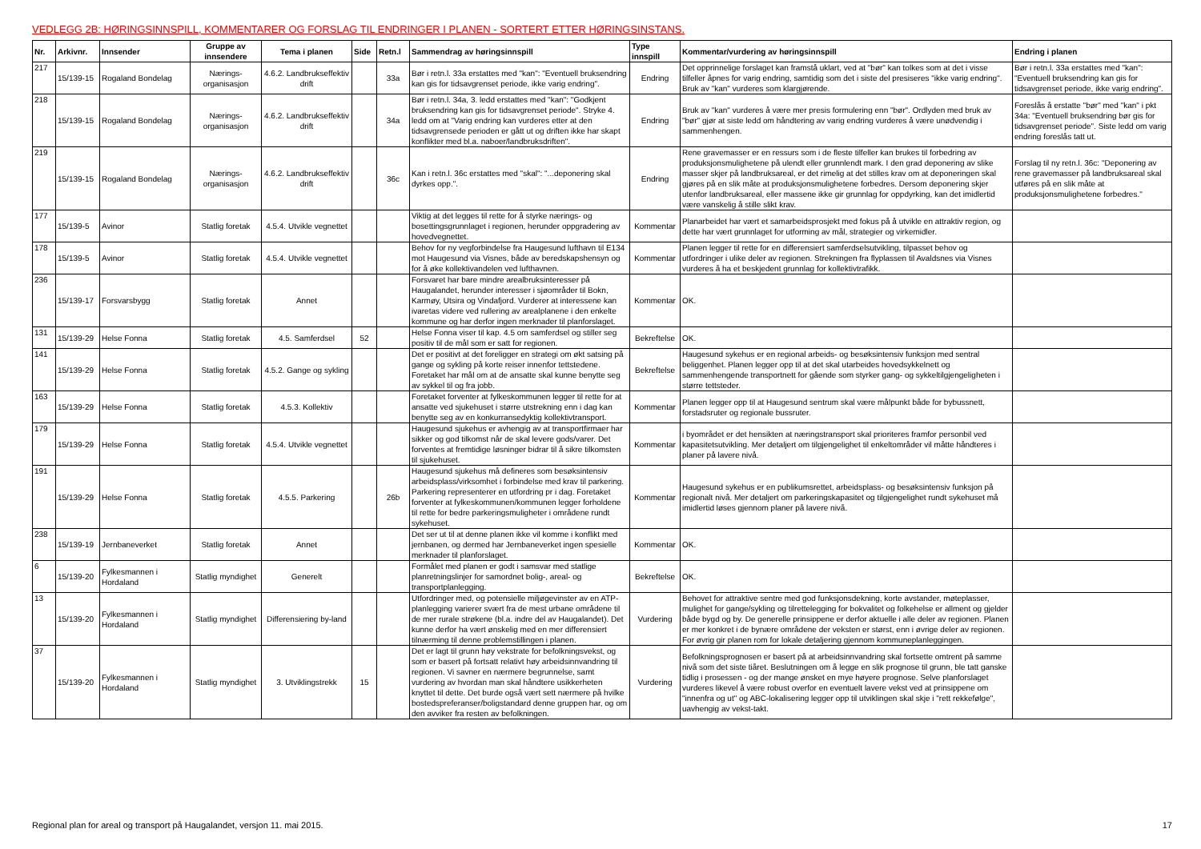VEDLEGG 2B: HØRINGSINNSPILL, KOMMENTARER OG FORSLAG TIL ENDRINGER I PLANEN - SORTERT ETTER HØRINGSINSTANS.
| Nr. | Arkivnr. | Innsender | Gruppe av innsendere | Tema i planen | Side | Retn.l | Sammendrag av høringsinnspill | Type innspill | Kommentar/vurdering av høringsinnspill | Endring i planen |
| --- | --- | --- | --- | --- | --- | --- | --- | --- | --- | --- |
| 217 | 15/139-15 | Rogaland Bondelag | Nærings-organisasjon | 4.6.2. Landbrukseffektiv drift | | 33a | Bør i retn.l. 33a erstattes med "kan": "Eventuell bruksendring kan gis for tidsavgrenset periode, ikke varig endring". | Endring | Det opprinnelige forslaget kan framstå uklart, ved at "bør" kan tolkes som at det i visse tilfeller åpnes for varig endring, samtidig som det i siste del presiseres "ikke varig endring". Bruk av "kan" vurderes som klargjørende. | Bør i retn.l. 33a erstattes med "kan": "Eventuell bruksendring kan gis for tidsavgrenset periode, ikke varig endring". |
| 218 | 15/139-15 | Rogaland Bondelag | Nærings-organisasjon | 4.6.2. Landbrukseffektiv drift | | 34a | Bør i retn.l. 34a, 3. ledd erstattes med "kan": "Godkjent bruksendring kan gis for tidsavgrenset periode". Stryke 4. ledd om at "Varig endring kan vurderes etter at den tidsavgrensede perioden er gått ut og driften ikke har skapt konflikter med bl.a. naboer/landbruksdriften". | Endring | Bruk av "kan" vurderes å være mer presis formulering enn "bør". Ordlyden med bruk av "bør" gjør at siste ledd om håndtering av varig endring vurderes å være unødvendig i sammenhengen. | Foreslås å erstatte "bør" med "kan" i pkt 34a: "Eventuell bruksendring bør gis for tidsavgrenset periode". Siste ledd om varig endring foreslås tatt ut. |
| 219 | 15/139-15 | Rogaland Bondelag | Nærings-organisasjon | 4.6.2. Landbrukseffektiv drift | | 36c | Kan i retn.l. 36c erstattes med "skal": "...deponering skal dyrkes opp.". | Endring | Rene gravemasser er en ressurs som i de fleste tilfeller kan brukes til forbedring av produksjonsmulighetene på ulendt eller grunnlendt mark. I den grad deponering av slike masser skjer på landbruksareal, er det rimelig at det stilles krav om at deponeringen skal gjøres på en slik måte at produksjonsmulighetene forbedres. Dersom deponering skjer utenfor landbruksareal, eller massene ikke gir grunnlag for oppdyrking, kan det imidlertid være vanskelig å stille slikt krav. | Forslag til ny retn.l. 36c: "Deponering av rene gravemasser på landbruksareal skal utføres på en slik måte at produksjonsmulighetene forbedres." |
| 177 | 15/139-5 | Avinor | Statlig foretak | 4.5.4. Utvikle vegnettet | | | Viktig at det legges til rette for å styrke nærings- og bosettingsgrunnlaget i regionen, herunder oppgradering av hovedvegnettet. | Kommentar | Planarbeidet har vært et samarbeidsprosjekt med fokus på å utvikle en attraktiv region, og dette har vært grunnlaget for utforming av mål, strategier og virkemidler. | |
| 178 | 15/139-5 | Avinor | Statlig foretak | 4.5.4. Utvikle vegnettet | | | Behov for ny vegforbindelse fra Haugesund lufthavn til E134 mot Haugesund via Visnes, både av beredskapshensyn og for å øke kollektivandelen ved lufthavnen. | Kommentar | Planen legger til rette for en differensiert samferdselsutvikling, tilpasset behov og utfordringer i ulike deler av regionen. Strekningen fra flyplassen til Avaldsnes via Visnes vurderes å ha et beskjedent grunnlag for kollektivtrafikk. | |
| 236 | 15/139-17 | Forsvarsbygg | Statlig foretak | Annet | | | Forsvaret har bare mindre arealbruksinteresser på Haugalandet, herunder interesser i sjøområder til Bokn, Karmøy, Utsira og Vindafjord. Vurderer at interessene kan ivaretas videre ved rullering av arealplanene i den enkelte kommune og har derfor ingen merknader til planforslaget. | Kommentar | OK. | |
| 131 | 15/139-29 | Helse Fonna | Statlig foretak | 4.5. Samferdsel | 52 | | Helse Fonna viser til kap. 4.5 om samferdsel og stiller seg positiv til de mål som er satt for regionen. | Bekreftelse | OK. | |
| 141 | 15/139-29 | Helse Fonna | Statlig foretak | 4.5.2. Gange og sykling | | | Det er positivt at det foreligger en strategi om økt satsing på gange og sykling på korte reiser innenfor tettstedene. Foretaket har mål om at de ansatte skal kunne benytte seg av sykkel til og fra jobb. | Bekreftelse | Haugesund sykehus er en regional arbeids- og besøksintensiv funksjon med sentral beliggenhet. Planen legger opp til at det skal utarbeides hovedsykkelnett og sammenhengende transportnett for gående som styrker gang- og sykkeltilgjengeligheten i større tettsteder. | |
| 163 | 15/139-29 | Helse Fonna | Statlig foretak | 4.5.3. Kollektiv | | | Foretaket forventer at fylkeskommunen legger til rette for at ansatte ved sjukehuset i større utstrekning enn i dag kan benytte seg av en konkurransedyktig kollektivtransport. | Kommentar | Planen legger opp til at Haugesund sentrum skal være målpunkt både for bybussnett, forstadsruter og regionale bussruter. | |
| 179 | 15/139-29 | Helse Fonna | Statlig foretak | 4.5.4. Utvikle vegnettet | | | Haugesund sjukehus er avhengig av at transportfirmaer har sikker og god tilkomst når de skal levere gods/varer. Det forventes at fremtidige løsninger bidrar til å sikre tilkomsten til sjukehuset. | Kommentar | i byområdet er det hensikten at næringstransport skal prioriteres framfor personbil ved kapasitetsutvikling. Mer detaljert om tilgjengelighet til enkeltområder vil måtte håndteres i planer på lavere nivå. | |
| 191 | 15/139-29 | Helse Fonna | Statlig foretak | 4.5.5. Parkering | | 26b | Haugesund sjukehus må defineres som besøksintensiv arbeidsplass/virksomhet i forbindelse med krav til parkering. Parkering representerer en utfordring pr i dag. Foretaket forventer at fylkeskommunen/kommunen legger forholdene til rette for bedre parkeringsmuligheter i områdene rundt sykehuset. | Kommentar | Haugesund sykehus er en publikumsrettet, arbeidsplass- og besøksintensiv funksjon på regionalt nivå. Mer detaljert om parkeringskapasitet og tilgjengelighet rundt sykehuset må imidlertid løses gjennom planer på lavere nivå. | |
| 238 | 15/139-19 | Jernbaneverket | Statlig foretak | Annet | | | Det ser ut til at denne planen ikke vil komme i konflikt med jernbanen, og dermed har Jernbaneverket ingen spesielle merknader til planforslaget. | Kommentar | OK. | |
| 6 | 15/139-20 | Fylkesmannen i Hordaland | Statlig myndighet | Generelt | | | Formålet med planen er godt i samsvar med statlige planretningslinjer for samordnet bolig-, areal- og transportplanlegging. | Bekreftelse | OK. | |
| 13 | 15/139-20 | Fylkesmannen i Hordaland | Statlig myndighet | Differensiering by-land | | | Utfordringer med, og potensielle miljøgevinster av en ATP-planlegging varierer svært fra de mest urbane områdene til de mer rurale strøkene (bl.a. indre del av Haugalandet). Det kunne derfor ha vært ønskelig med en mer differensiert tilnærming til denne problemstillingen i planen. | Vurdering | Behovet for attraktive sentre med god funksjonsdekning, korte avstander, møteplasser, mulighet for gange/sykling og tilrettelegging for bokvalitet og folkehelse er allment og gjelder både bygd og by. De generelle prinsippene er derfor aktuelle i alle deler av regionen. Planen er mer konkret i de bynære områdene der veksten er størst, enn i øvrige deler av regionen. For øvrig gir planen rom for lokale detaljering gjennom kommuneplanleggingen. | |
| 37 | 15/139-20 | Fylkesmannen i Hordaland | Statlig myndighet | 3. Utviklingstrekk | 15 | | Det er lagt til grunn høy vekstrate for befolkningsvekst, og som er basert på fortsatt relativt høy arbeidsinnvandring til regionen. Vi savner en nærmere begrunnelse, samt vurdering av hvordan man skal håndtere usikkerheten knyttet til dette. Det burde også vært sett nærmere på hvilke bostedspreferanser/boligstandard denne gruppen har, og om den avviker fra resten av befolkningen. | Vurdering | Befolkningsprognosen er basert på at arbeidsinnvandring skal fortsette omtrent på samme nivå som det siste tiåret. Beslutningen om å legge en slik prognose til grunn, ble tatt ganske tidlig i prosessen - og der mange ønsket en mye høyere prognose. Selve planforslaget vurderes likevel å være robust overfor en eventuelt lavere vekst ved at prinsippene om "innenfra og ut" og ABC-lokalisering legger opp til utviklingen skal skje i "rett rekkefølge", uavhengig av vekst-takt. | |
Regional plan for areal og transport på Haugalandet, versjon 11. mai 2015. 17